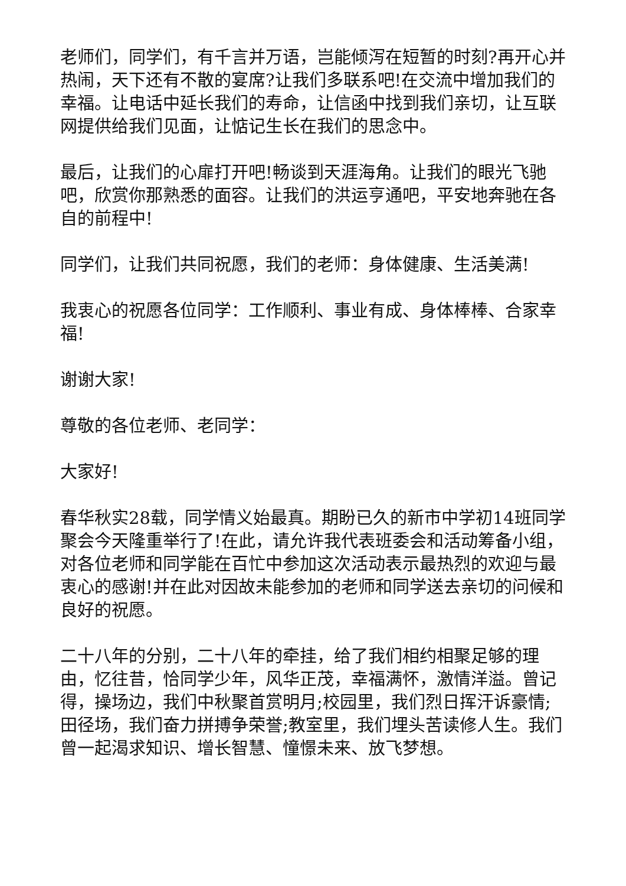老师们，同学们，有千言并万语，岂能倾泻在短暂的时刻?再开心并热闹，天下还有不散的宴席?让我们多联系吧!在交流中增加我们的幸福。让电话中延长我们的寿命，让信函中找到我们亲切，让互联网提供给我们见面，让惦记生长在我们的思念中。
最后，让我们的心扉打开吧!畅谈到天涯海角。让我们的眼光飞驰吧，欣赏你那熟悉的面容。让我们的洪运亨通吧，平安地奔驰在各自的前程中!
同学们，让我们共同祝愿，我们的老师：身体健康、生活美满!
我衷心的祝愿各位同学：工作顺利、事业有成、身体棒棒、合家幸福!
谢谢大家!
尊敬的各位老师、老同学：
大家好!
春华秋实28载，同学情义始最真。期盼已久的新市中学初14班同学聚会今天隆重举行了!在此，请允许我代表班委会和活动筹备小组，对各位老师和同学能在百忙中参加这次活动表示最热烈的欢迎与最衷心的感谢!并在此对因故未能参加的老师和同学送去亲切的问候和良好的祝愿。
二十八年的分别，二十八年的牵挂，给了我们相约相聚足够的理由，忆往昔，恰同学少年，风华正茂，幸福满怀，激情洋溢。曾记得，操场边，我们中秋聚首赏明月;校园里，我们烈日挥汗诉豪情;田径场，我们奋力拼搏争荣誉;教室里，我们埋头苦读修人生。我们曾一起渴求知识、增长智慧、憧憬未来、放飞梦想。